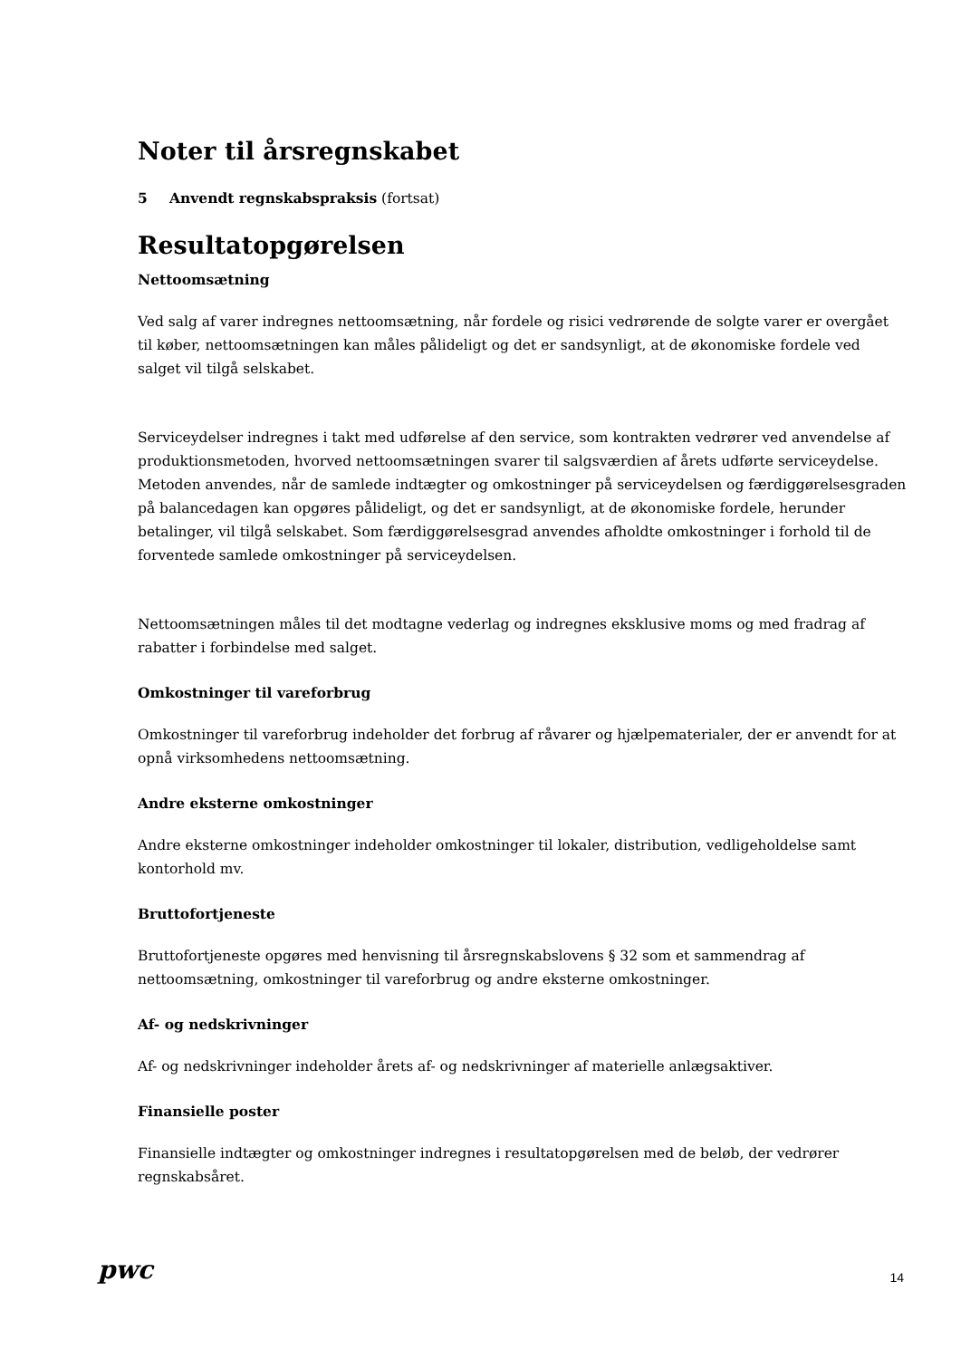Noter til årsregnskabet
5 Anvendt regnskabspraksis (fortsat)
Resultatopgørelsen
Nettoomsætning
Ved salg af varer indregnes nettoomsætning, når fordele og risici vedrørende de solgte varer er overgået til køber, nettoomsætningen kan måles pålideligt og det er sandsynligt, at de økonomiske fordele ved salget vil tilgå selskabet.
Serviceydelser indregnes i takt med udførelse af den service, som kontrakten vedrører ved anvendelse af produktionsmetoden, hvorved nettoomsætningen svarer til salgsværdien af årets udførte serviceydelse. Metoden anvendes, når de samlede indtægter og omkostninger på serviceydelsen og færdiggørelsesgraden på balancedagen kan opgøres pålideligt, og det er sandsynligt, at de økonomiske fordele, herunder betalinger, vil tilgå selskabet. Som færdiggørelsesgrad anvendes afholdte omkostninger i forhold til de forventede samlede omkostninger på serviceydelsen.
Nettoomsætningen måles til det modtagne vederlag og indregnes eksklusive moms og med fradrag af rabatter i forbindelse med salget.
Omkostninger til vareforbrug
Omkostninger til vareforbrug indeholder det forbrug af råvarer og hjælpematerialer, der er anvendt for at opnå virksomhedens nettoomsætning.
Andre eksterne omkostninger
Andre eksterne omkostninger indeholder omkostninger til lokaler, distribution, vedligeholdelse samt kontorhold mv.
Bruttofortjeneste
Bruttofortjeneste opgøres med henvisning til årsregnskabslovens § 32 som et sammendrag af nettoomsætning, omkostninger til vareforbrug og andre eksterne omkostninger.
Af- og nedskrivninger
Af- og nedskrivninger indeholder årets af- og nedskrivninger af materielle anlægsaktiver.
Finansielle poster
Finansielle indtægter og omkostninger indregnes i resultatopgørelsen med de beløb, der vedrører regnskabsåret.
pwc 14